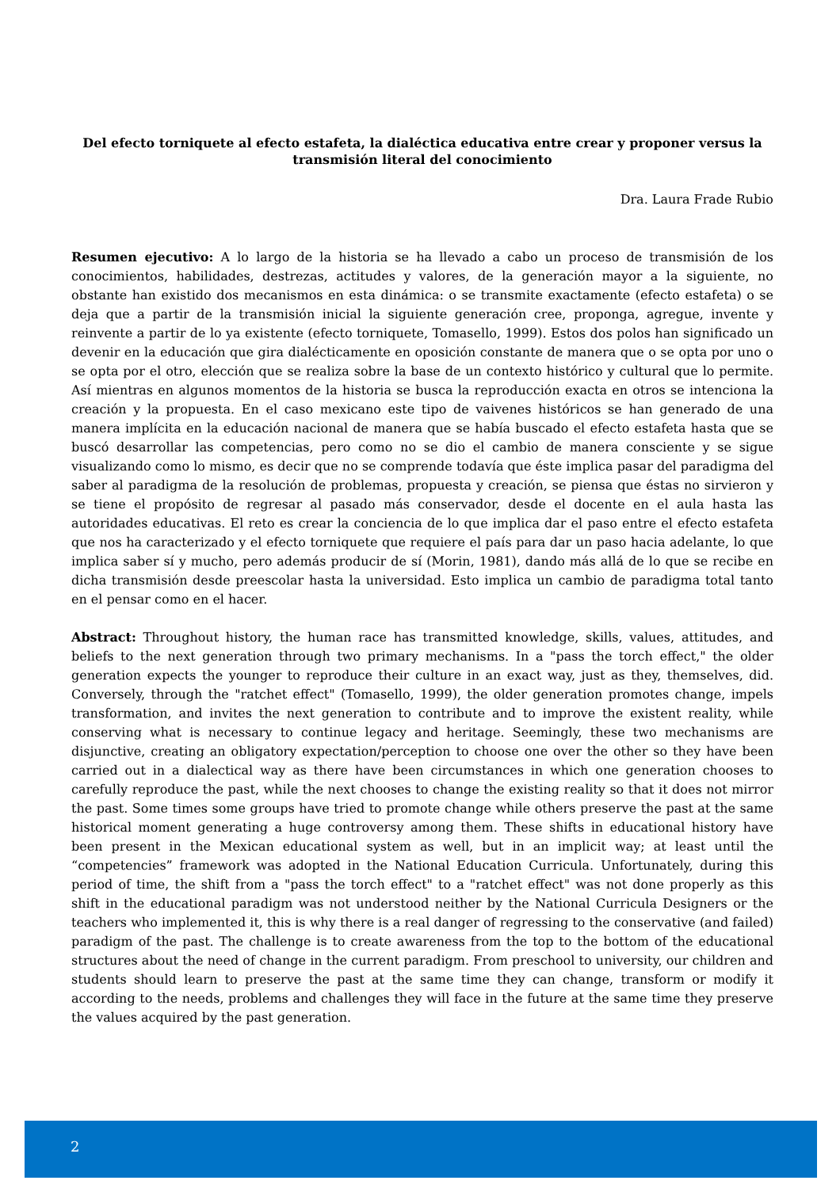Del efecto torniquete al efecto estafeta, la dialéctica educativa entre crear y proponer versus la transmisión literal del conocimiento
Dra. Laura Frade Rubio
Resumen ejecutivo: A lo largo de la historia se ha llevado a cabo un proceso de transmisión de los conocimientos, habilidades, destrezas, actitudes y valores, de la generación mayor a la siguiente, no obstante han existido dos mecanismos en esta dinámica: o se transmite exactamente (efecto estafeta) o se deja que a partir de la transmisión inicial la siguiente generación cree, proponga, agregue, invente y reinvente a partir de lo ya existente (efecto torniquete, Tomasello, 1999). Estos dos polos han significado un devenir en la educación que gira dialécticamente en oposición constante de manera que o se opta por uno o se opta por el otro, elección que se realiza sobre la base de un contexto histórico y cultural que lo permite. Así mientras en algunos momentos de la historia se busca la reproducción exacta en otros se intenciona la creación y la propuesta. En el caso mexicano este tipo de vaivenes históricos se han generado de una manera implícita en la educación nacional de manera que se había buscado el efecto estafeta hasta que se buscó desarrollar las competencias, pero como no se dio el cambio de manera consciente y se sigue visualizando como lo mismo, es decir que no se comprende todavía que éste implica pasar del paradigma del saber al paradigma de la resolución de problemas, propuesta y creación, se piensa que éstas no sirvieron y se tiene el propósito de regresar al pasado más conservador, desde el docente en el aula hasta las autoridades educativas. El reto es crear la conciencia de lo que implica dar el paso entre el efecto estafeta que nos ha caracterizado y el efecto torniquete que requiere el país para dar un paso hacia adelante, lo que implica saber sí y mucho, pero además producir de sí (Morin, 1981), dando más allá de lo que se recibe en dicha transmisión desde preescolar hasta la universidad. Esto implica un cambio de paradigma total tanto en el pensar como en el hacer.
Abstract: Throughout history, the human race has transmitted knowledge, skills, values, attitudes, and beliefs to the next generation through two primary mechanisms. In a "pass the torch effect," the older generation expects the younger to reproduce their culture in an exact way, just as they, themselves, did. Conversely, through the "ratchet effect" (Tomasello, 1999), the older generation promotes change, impels transformation, and invites the next generation to contribute and to improve the existent reality, while conserving what is necessary to continue legacy and heritage. Seemingly, these two mechanisms are disjunctive, creating an obligatory expectation/perception to choose one over the other so they have been carried out in a dialectical way as there have been circumstances in which one generation chooses to carefully reproduce the past, while the next chooses to change the existing reality so that it does not mirror the past. Some times some groups have tried to promote change while others preserve the past at the same historical moment generating a huge controversy among them. These shifts in educational history have been present in the Mexican educational system as well, but in an implicit way; at least until the “competencies” framework was adopted in the National Education Curricula. Unfortunately, during this period of time, the shift from a "pass the torch effect" to a "ratchet effect" was not done properly as this shift in the educational paradigm was not understood neither by the National Curricula Designers or the teachers who implemented it, this is why there is a real danger of regressing to the conservative (and failed) paradigm of the past. The challenge is to create awareness from the top to the bottom of the educational structures about the need of change in the current paradigm. From preschool to university, our children and students should learn to preserve the past at the same time they can change, transform or modify it according to the needs, problems and challenges they will face in the future at the same time they preserve the values acquired by the past generation.
2